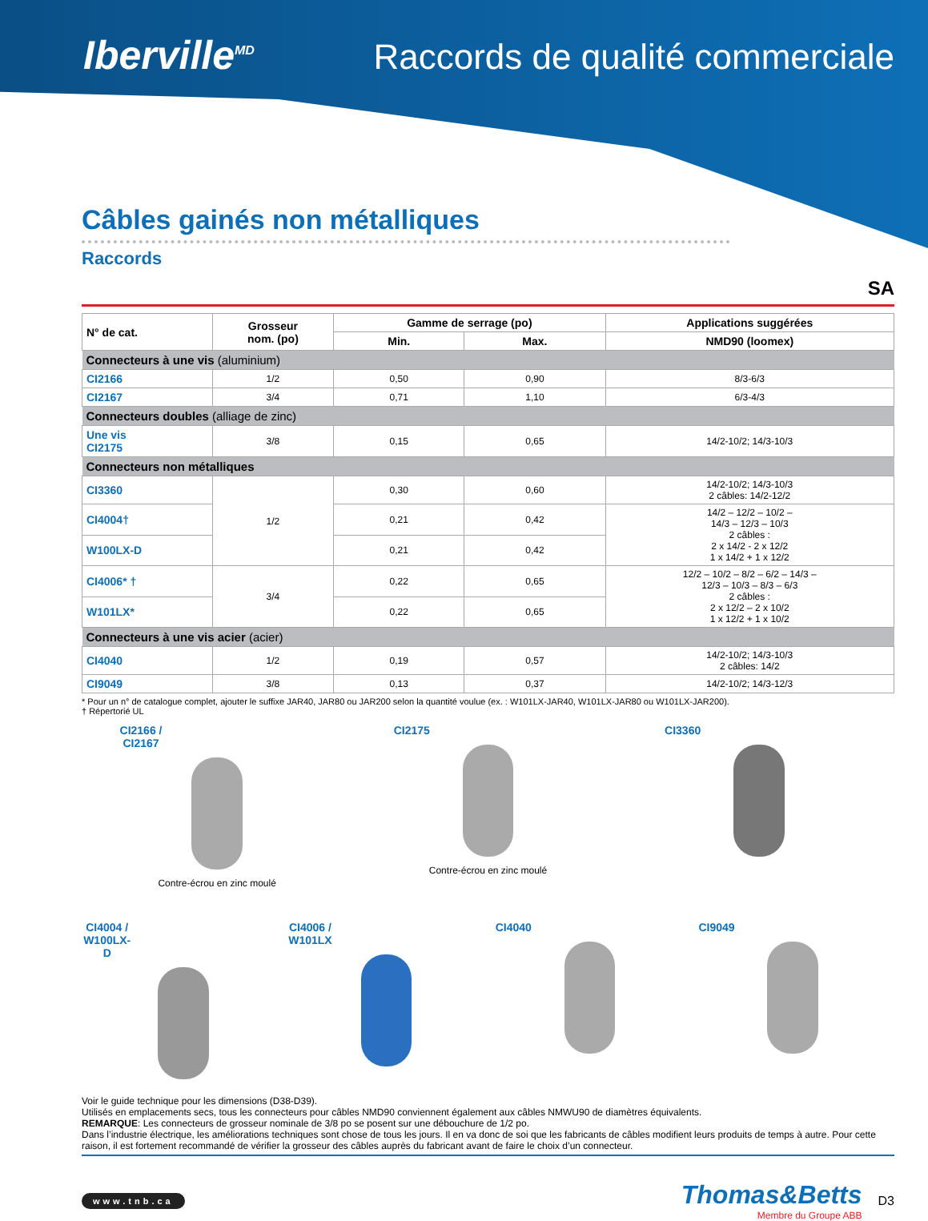Iberville<sup>MD</sup>
Raccords de qualité commerciale
Câbles gainés non métalliques
Raccords
SA
| N° de cat. | Grosseur nom. (po) | Gamme de serrage (po) | | Applications suggérées |
| --- | --- | --- | --- | --- |
| | | Min. | Max. | NMD90 (loomex) |
| Connecteurs à une vis (aluminium) | | | | |
| CI2166 | 1/2 | 0,50 | 0,90 | 8/3-6/3 |
| CI2167 | 3/4 | 0,71 | 1,10 | 6/3-4/3 |
| Connecteurs doubles (alliage de zinc) | | | | |
| Une vis CI2175 | 3/8 | 0,15 | 0,65 | 14/2-10/2; 14/3-10/3 |
| Connecteurs non métalliques | | | | |
| CI3360 | 1/2 | 0,30 | 0,60 | 14/2-10/2; 14/3-10/3 2 câbles: 14/2-12/2 |
| CI4004† | | 0,21 | 0,42 | 14/2 – 12/2 – 10/2 – 14/3 – 12/3 – 10/3 2 câbles : 2 x 14/2 - 2 x 12/2 1 x 14/2 + 1 x 12/2 |
| W100LX-D | | 0,21 | 0,42 | |
| CI4006* † | 3/4 | 0,22 | 0,65 | 12/2 – 10/2 – 8/2 – 6/2 – 14/3 – 12/3 – 10/3 – 8/3 – 6/3 2 câbles : 2 x 12/2 – 2 x 10/2 1 x 12/2 + 1 x 10/2 |
| W101LX* | | 0,22 | 0,65 | |
| Connecteurs à une vis acier (acier) | | | | |
| CI4040 | 1/2 | 0,19 | 0,57 | 14/2-10/2; 14/3-10/3 2 câbles: 14/2 |
| CI9049 | 3/8 | 0,13 | 0,37 | 14/2-10/2; 14/3-12/3 |
* Pour un n° de catalogue complet, ajouter le suffixe JAR40, JAR80 ou JAR200 selon la quantité voulue (ex. : W101LX-JAR40, W101LX-JAR80 ou W101LX-JAR200).
† Répertorié UL
CI2166 / CI2167
Contre-écrou en zinc moulé
CI2175
Contre-écrou en zinc moulé
CI3360
CI4004 / W100LX-D CI4006 / W101LX CI4040 CI9049
Voir le guide technique pour les dimensions (D38-D39).
Utilisés en emplacements secs, tous les connecteurs pour câbles NMD90 conviennent également aux câbles NMWU90 de diamètres équivalents.
REMARQUE: Les connecteurs de grosseur nominale de 3/8 po se posent sur une débouchure de 1/2 po.
Dans l’industrie électrique, les améliorations techniques sont chose de tous les jours. Il en va donc de soi que les fabricants de câbles modifient leurs produits de temps à autre. Pour cette raison, il est fortement recommandé de vérifier la grosseur des câbles auprès du fabricant avant de faire le choix d’un connecteur.
www.tnb.ca
Thomas&Betts
Membre du Groupe ABB
D3